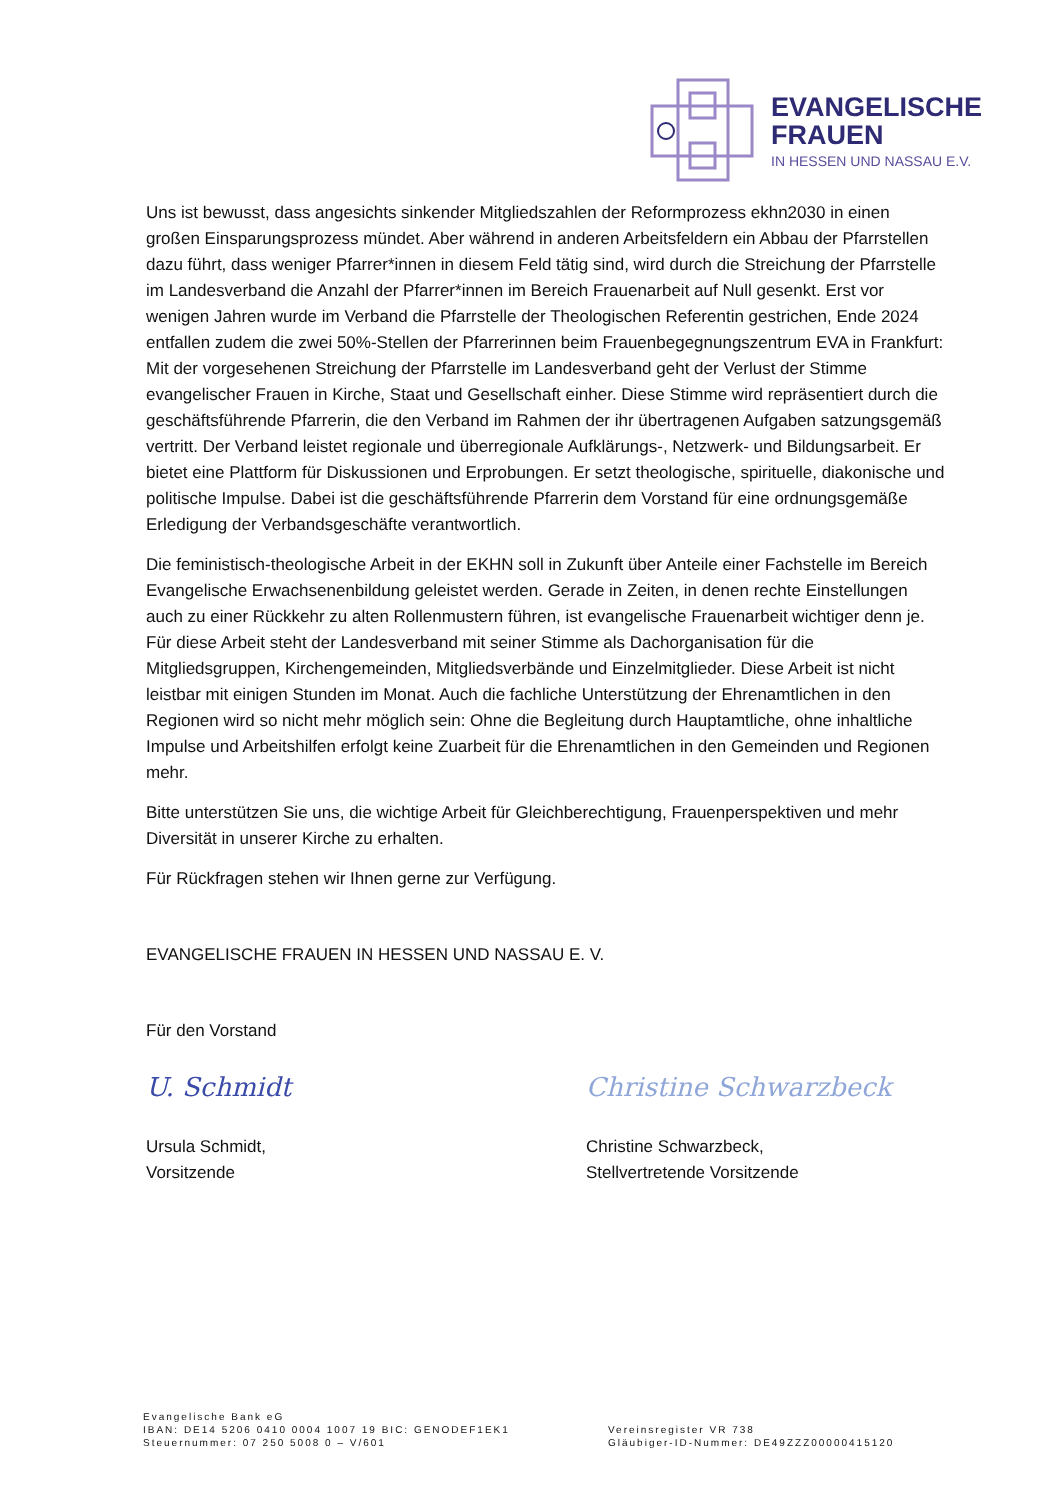EVANGELISCHE
FRAUEN
IN HESSEN UND NASSAU E.V.
Uns ist bewusst, dass angesichts sinkender Mitgliedszahlen der Reformprozess ekhn2030 in einen großen Einsparungsprozess mündet. Aber während in anderen Arbeitsfeldern ein Abbau der Pfarrstellen dazu führt, dass weniger Pfarrer*innen in diesem Feld tätig sind, wird durch die Streichung der Pfarrstelle im Landesverband die Anzahl der Pfarrer*innen im Bereich Frauenarbeit auf Null gesenkt. Erst vor wenigen Jahren wurde im Verband die Pfarrstelle der Theologischen Referentin gestrichen, Ende 2024 entfallen zudem die zwei 50%-Stellen der Pfarrerinnen beim Frauenbegegnungszentrum EVA in Frankfurt: Mit der vorgesehenen Streichung der Pfarrstelle im Landesverband geht der Verlust der Stimme evangelischer Frauen in Kirche, Staat und Gesellschaft einher. Diese Stimme wird repräsentiert durch die geschäftsführende Pfarrerin, die den Verband im Rahmen der ihr übertragenen Aufgaben satzungsgemäß vertritt. Der Verband leistet regionale und überregionale Aufklärungs-, Netzwerk- und Bildungsarbeit. Er bietet eine Plattform für Diskussionen und Erprobungen. Er setzt theologische, spirituelle, diakonische und politische Impulse. Dabei ist die geschäftsführende Pfarrerin dem Vorstand für eine ordnungsgemäße Erledigung der Verbandsgeschäfte verantwortlich.
Die feministisch-theologische Arbeit in der EKHN soll in Zukunft über Anteile einer Fachstelle im Bereich Evangelische Erwachsenenbildung geleistet werden. Gerade in Zeiten, in denen rechte Einstellungen auch zu einer Rückkehr zu alten Rollenmustern führen, ist evangelische Frauenarbeit wichtiger denn je. Für diese Arbeit steht der Landesverband mit seiner Stimme als Dachorganisation für die Mitgliedsgruppen, Kirchengemeinden, Mitgliedsverbände und Einzelmitglieder. Diese Arbeit ist nicht leistbar mit einigen Stunden im Monat. Auch die fachliche Unterstützung der Ehrenamtlichen in den Regionen wird so nicht mehr möglich sein: Ohne die Begleitung durch Hauptamtliche, ohne inhaltliche Impulse und Arbeitshilfen erfolgt keine Zuarbeit für die Ehrenamtlichen in den Gemeinden und Regionen mehr.
Bitte unterstützen Sie uns, die wichtige Arbeit für Gleichberechtigung, Frauenperspektiven und mehr Diversität in unserer Kirche zu erhalten.
Für Rückfragen stehen wir Ihnen gerne zur Verfügung.
EVANGELISCHE FRAUEN IN HESSEN UND NASSAU E. V.
Für den Vorstand
U. Schmidt
Ursula Schmidt,
Vorsitzende
Christine Schwarzbeck
Christine Schwarzbeck,
Stellvertretende Vorsitzende
Evangelische Bank eG
IBAN: DE14 5206 0410 0004 1007 19 BIC: GENODEF1EK1
Steuernummer: 07 250 5008 0 – V/601
Vereinsregister VR 738
Gläubiger-ID-Nummer: DE49ZZZ00000415120